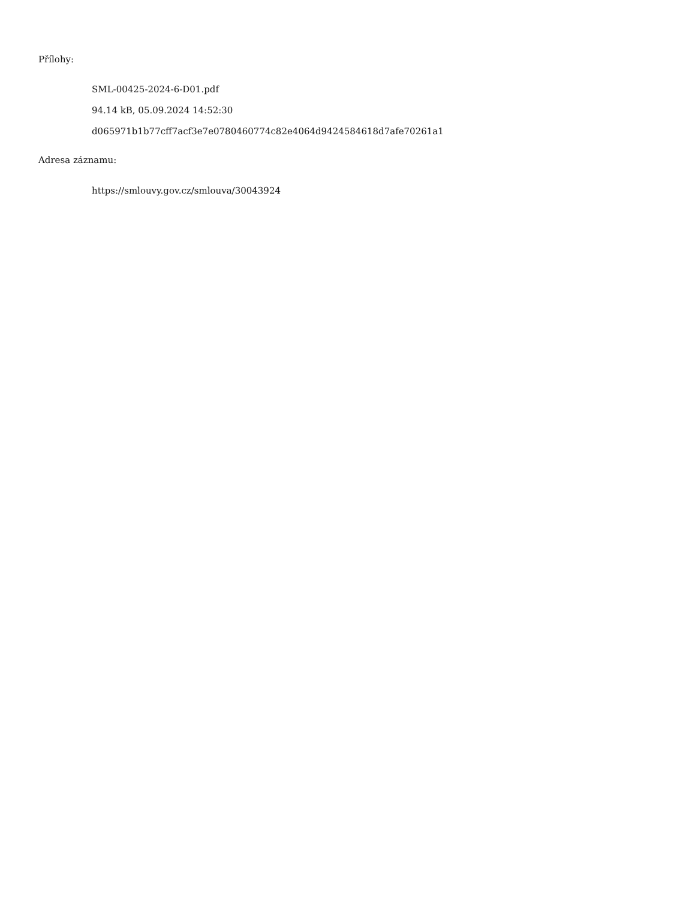Přílohy:
SML-00425-2024-6-D01.pdf
94.14 kB, 05.09.2024 14:52:30
d065971b1b77cff7acf3e7e0780460774c82e4064d9424584618d7afe70261a1
Adresa záznamu:
https://smlouvy.gov.cz/smlouva/30043924